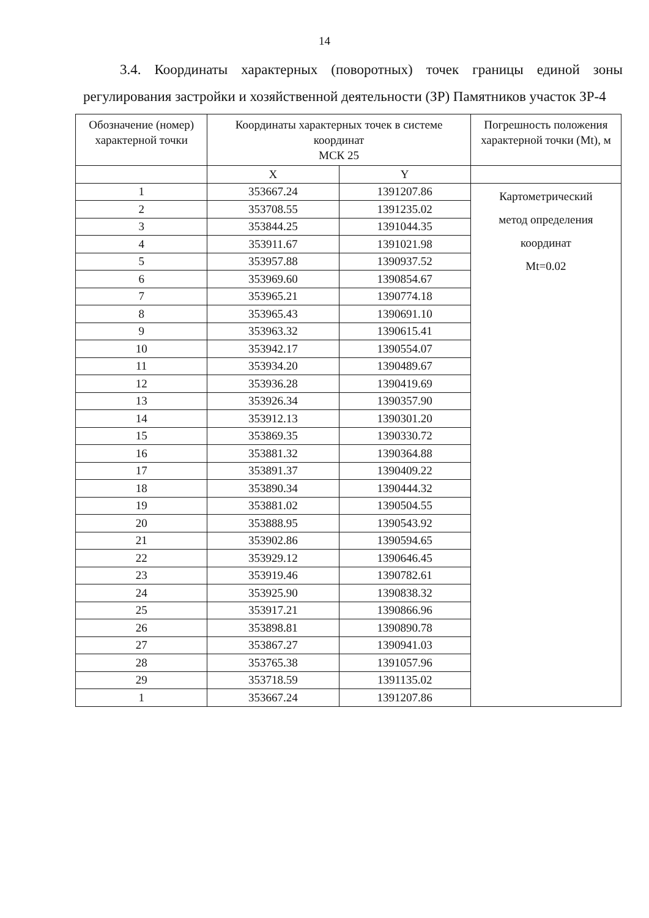14
3.4. Координаты характерных (поворотных) точек границы единой зоны регулирования застройки и хозяйственной деятельности (ЗР) Памятников участок ЗР-4
| Обозначение (номер) характерной точки | Координаты характерных точек в системе координат МСК 25 | | Погрешность положения характерной точки (Mt), м |
| --- | --- | --- | --- |
| | X | Y | |
| 1 | 353667.24 | 1391207.86 | Картометрический метод определения координат Mt=0.02 |
| 2 | 353708.55 | 1391235.02 | |
| 3 | 353844.25 | 1391044.35 | |
| 4 | 353911.67 | 1391021.98 | |
| 5 | 353957.88 | 1390937.52 | |
| 6 | 353969.60 | 1390854.67 | |
| 7 | 353965.21 | 1390774.18 | |
| 8 | 353965.43 | 1390691.10 | |
| 9 | 353963.32 | 1390615.41 | |
| 10 | 353942.17 | 1390554.07 | |
| 11 | 353934.20 | 1390489.67 | |
| 12 | 353936.28 | 1390419.69 | |
| 13 | 353926.34 | 1390357.90 | |
| 14 | 353912.13 | 1390301.20 | |
| 15 | 353869.35 | 1390330.72 | |
| 16 | 353881.32 | 1390364.88 | |
| 17 | 353891.37 | 1390409.22 | |
| 18 | 353890.34 | 1390444.32 | |
| 19 | 353881.02 | 1390504.55 | |
| 20 | 353888.95 | 1390543.92 | |
| 21 | 353902.86 | 1390594.65 | |
| 22 | 353929.12 | 1390646.45 | |
| 23 | 353919.46 | 1390782.61 | |
| 24 | 353925.90 | 1390838.32 | |
| 25 | 353917.21 | 1390866.96 | |
| 26 | 353898.81 | 1390890.78 | |
| 27 | 353867.27 | 1390941.03 | |
| 28 | 353765.38 | 1391057.96 | |
| 29 | 353718.59 | 1391135.02 | |
| 1 | 353667.24 | 1391207.86 | |